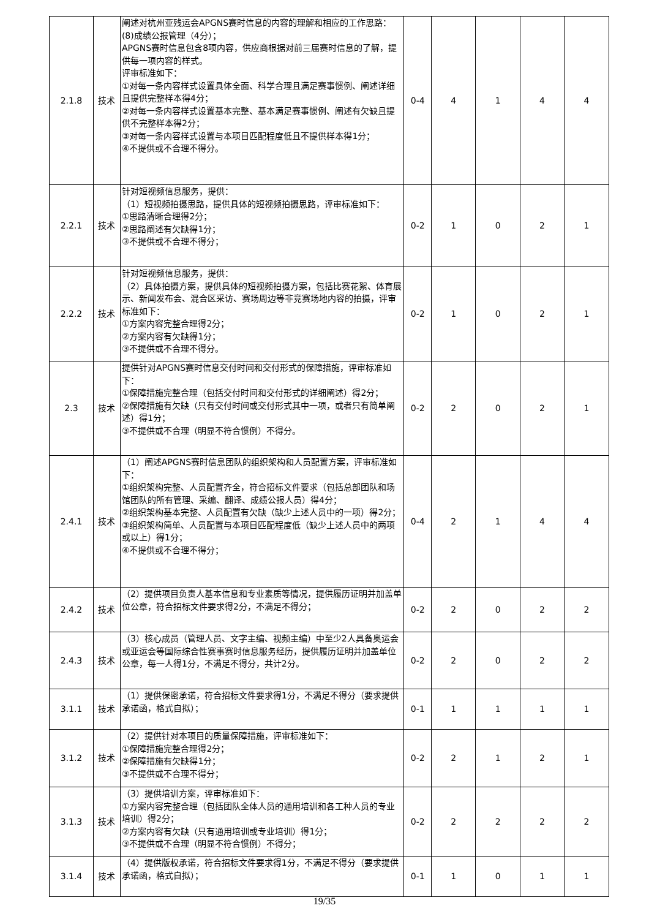| 2.1.8 | 技术 | 阐述对杭州亚残运会APGNS赛时信息的内容的理解和相应的工作思路： (8)成绩公报管理（4分）； APGNS赛时信息包含8项内容，供应商根据对前三届赛时信息的了解，提供每一项内容的样式。 评审标准如下： ①对每一条内容样式设置具体全面、科学合理且满足赛事惯例、阐述详细且提供完整样本得4分； ②对每一条内容样式设置基本完整、基本满足赛事惯例、阐述有欠缺且提供不完整样本得2分； ③对每一条内容样式设置与本项目匹配程度低且不提供样本得1分； ④不提供或不合理不得分。 | 0-4 | 4 | 1 | 4 | 4 |
| 2.2.1 | 技术 | 针对短视频信息服务，提供： （1）短视频拍摄思路，提供具体的短视频拍摄思路，评审标准如下： ①思路清晰合理得2分； ②思路阐述有欠缺得1分； ③不提供或不合理不得分； | 0-2 | 1 | 0 | 2 | 1 |
| 2.2.2 | 技术 | 针对短视频信息服务，提供： （2）具体拍摄方案，提供具体的短视频拍摄方案，包括比赛花絮、体育展示、新闻发布会、混合区采访、赛场周边等非竞赛场地内容的拍摄，评审标准如下： ①方案内容完整合理得2分； ②方案内容有欠缺得1分； ③不提供或不合理不得分。 | 0-2 | 1 | 0 | 2 | 1 |
| 2.3 | 技术 | 提供针对APGNS赛时信息交付时间和交付形式的保障措施，评审标准如下： ①保障措施完整合理（包括交付时间和交付形式的详细阐述）得2分； ②保障措施有欠缺（只有交付时间或交付形式其中一项，或者只有简单阐述）得1分； ③不提供或不合理（明显不符合惯例）不得分。 | 0-2 | 2 | 0 | 2 | 1 |
| 2.4.1 | 技术 | （1）阐述APGNS赛时信息团队的组织架构和人员配置方案，评审标准如下： ①组织架构完整、人员配置齐全，符合招标文件要求（包括总部团队和场馆团队的所有管理、采编、翻译、成绩公报人员）得4分； ②组织架构基本完整、人员配置有欠缺（缺少上述人员中的一项）得2分； ③组织架构简单、人员配置与本项目匹配程度低（缺少上述人员中的两项或以上）得1分； ④不提供或不合理不得分； | 0-4 | 2 | 1 | 4 | 4 |
| 2.4.2 | 技术 | （2）提供项目负责人基本信息和专业素质等情况，提供履历证明并加盖单位公章，符合招标文件要求得2分，不满足不得分； | 0-2 | 2 | 0 | 2 | 2 |
| 2.4.3 | 技术 | （3）核心成员（管理人员、文字主编、视频主编）中至少2人具备奥运会或亚运会等国际综合性赛事赛时信息服务经历，提供履历证明并加盖单位公章，每一人得1分，不满足不得分，共计2分。 | 0-2 | 2 | 0 | 2 | 2 |
| 3.1.1 | 技术 | （1）提供保密承诺，符合招标文件要求得1分，不满足不得分（要求提供承诺函，格式自拟）； | 0-1 | 1 | 1 | 1 | 1 |
| 3.1.2 | 技术 | （2）提供针对本项目的质量保障措施，评审标准如下： ①保障措施完整合理得2分； ②保障措施有欠缺得1分； ③不提供或不合理不得分； | 0-2 | 2 | 1 | 2 | 1 |
| 3.1.3 | 技术 | （3）提供培训方案，评审标准如下： ①方案内容完整合理（包括团队全体人员的通用培训和各工种人员的专业培训）得2分； ②方案内容有欠缺（只有通用培训或专业培训）得1分； ③不提供或不合理（明显不符合惯例）不得分； | 0-2 | 2 | 2 | 2 | 2 |
| 3.1.4 | 技术 | （4）提供版权承诺，符合招标文件要求得1分，不满足不得分（要求提供承诺函，格式自拟）； | 0-1 | 1 | 0 | 1 | 1 |
19/35